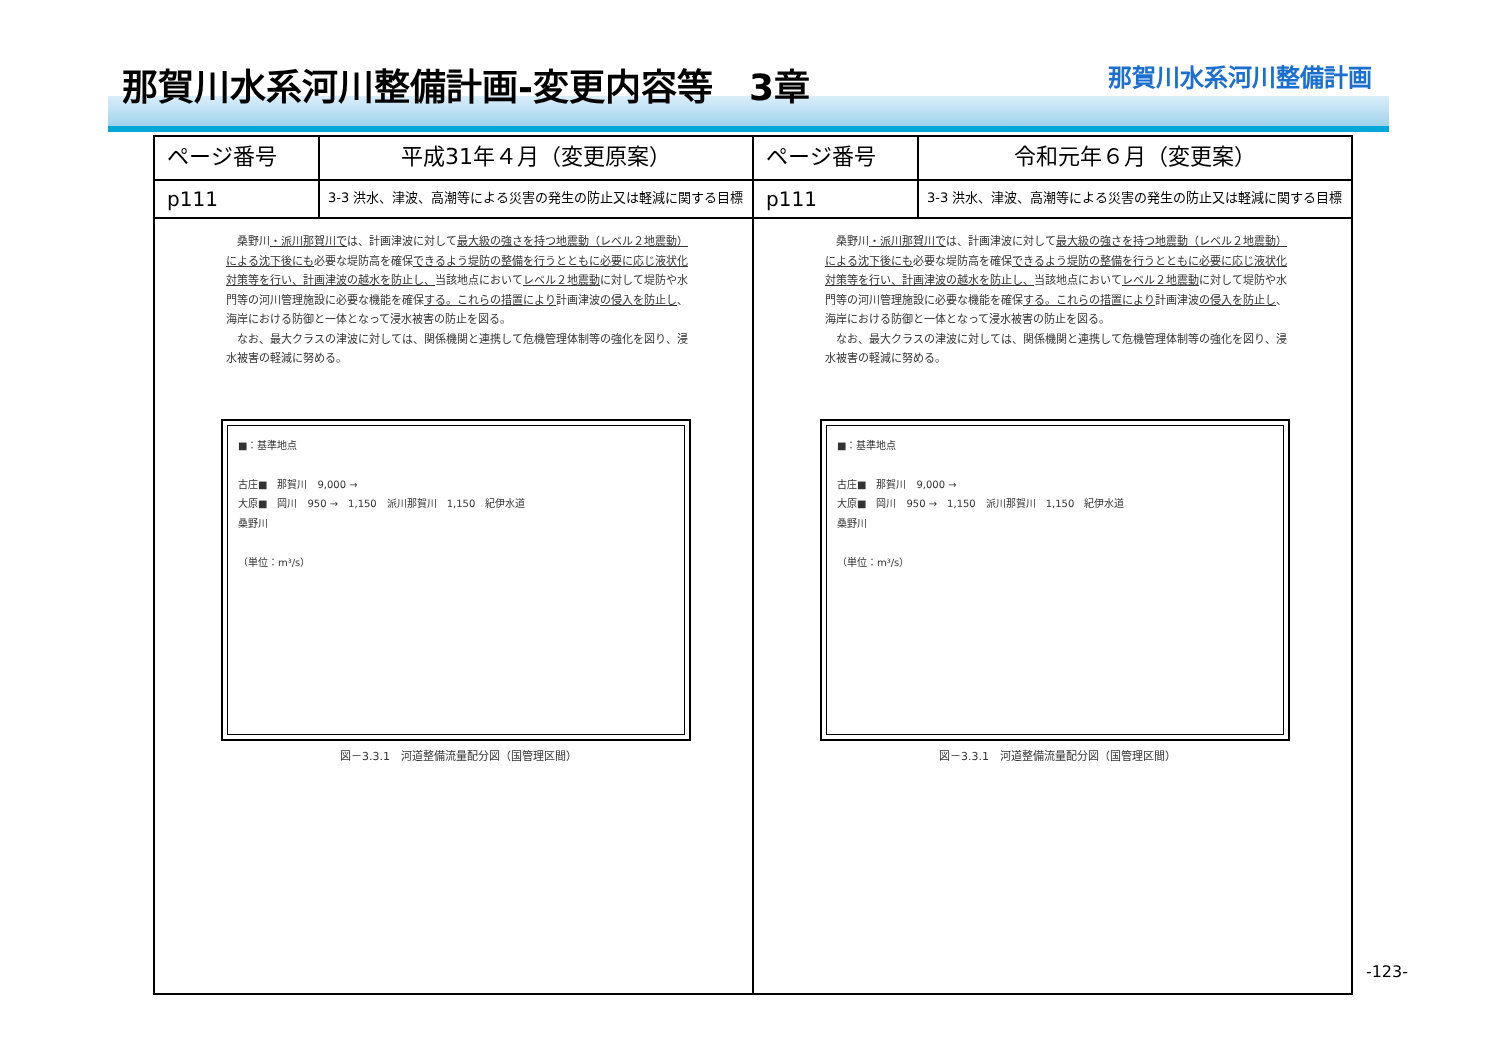那賀川水系河川整備計画-変更内容等　3章
那賀川水系河川整備計画
| ページ番号 | 平成31年４月（変更原案） | ページ番号 | 令和元年６月（変更案） |
| --- | --- | --- | --- |
| p111 | 3-3 洪水、津波、高潮等による災害の発生の防止又は軽減に関する目標 | p111 | 3-3 洪水、津波、高潮等による災害の発生の防止又は軽減に関する目標 |
| 桑野川 ・派川那賀川で は、計画津波に対して 最大級の強さを持つ地震動（レベル２地震動）による沈下後にも 必要な堤防高を確保 できるよう堤防の整備を行うとともに必要に応じ液状化対策等を行い、計画津波の越水を防止し、 当該地点において レベル２地震動 に対して堤防や水門等の河川管理施設に必要な機能を確保 する。これらの措置により 計画津波 の侵入を防止し 、海岸における防御と一体となって浸水被害の防止を図る。 なお、最大クラスの津波に対しては、関係機関と連携して危機管理体制等の強化を図り、浸水被害の軽減に努める。 ■：基準地点 古庄■ 那賀川 9,000 → 大原■ 岡川 950 → 1,150 派川那賀川 1,150 紀伊水道 桑野川 （単位：m³/s） 図－3.3.1 河道整備流量配分図（国管理区間） | | 桑野川 ・派川那賀川で は、計画津波に対して 最大級の強さを持つ地震動（レベル２地震動）による沈下後にも 必要な堤防高を確保 できるよう堤防の整備を行うとともに必要に応じ液状化対策等を行い、計画津波の越水を防止し、 当該地点において レベル２地震動 に対して堤防や水門等の河川管理施設に必要な機能を確保 する。これらの措置により 計画津波 の侵入を防止し 、海岸における防御と一体となって浸水被害の防止を図る。 なお、最大クラスの津波に対しては、関係機関と連携して危機管理体制等の強化を図り、浸水被害の軽減に努める。 ■：基準地点 古庄■ 那賀川 9,000 → 大原■ 岡川 950 → 1,150 派川那賀川 1,150 紀伊水道 桑野川 （単位：m³/s） 図－3.3.1 河道整備流量配分図（国管理区間） | |
-123-